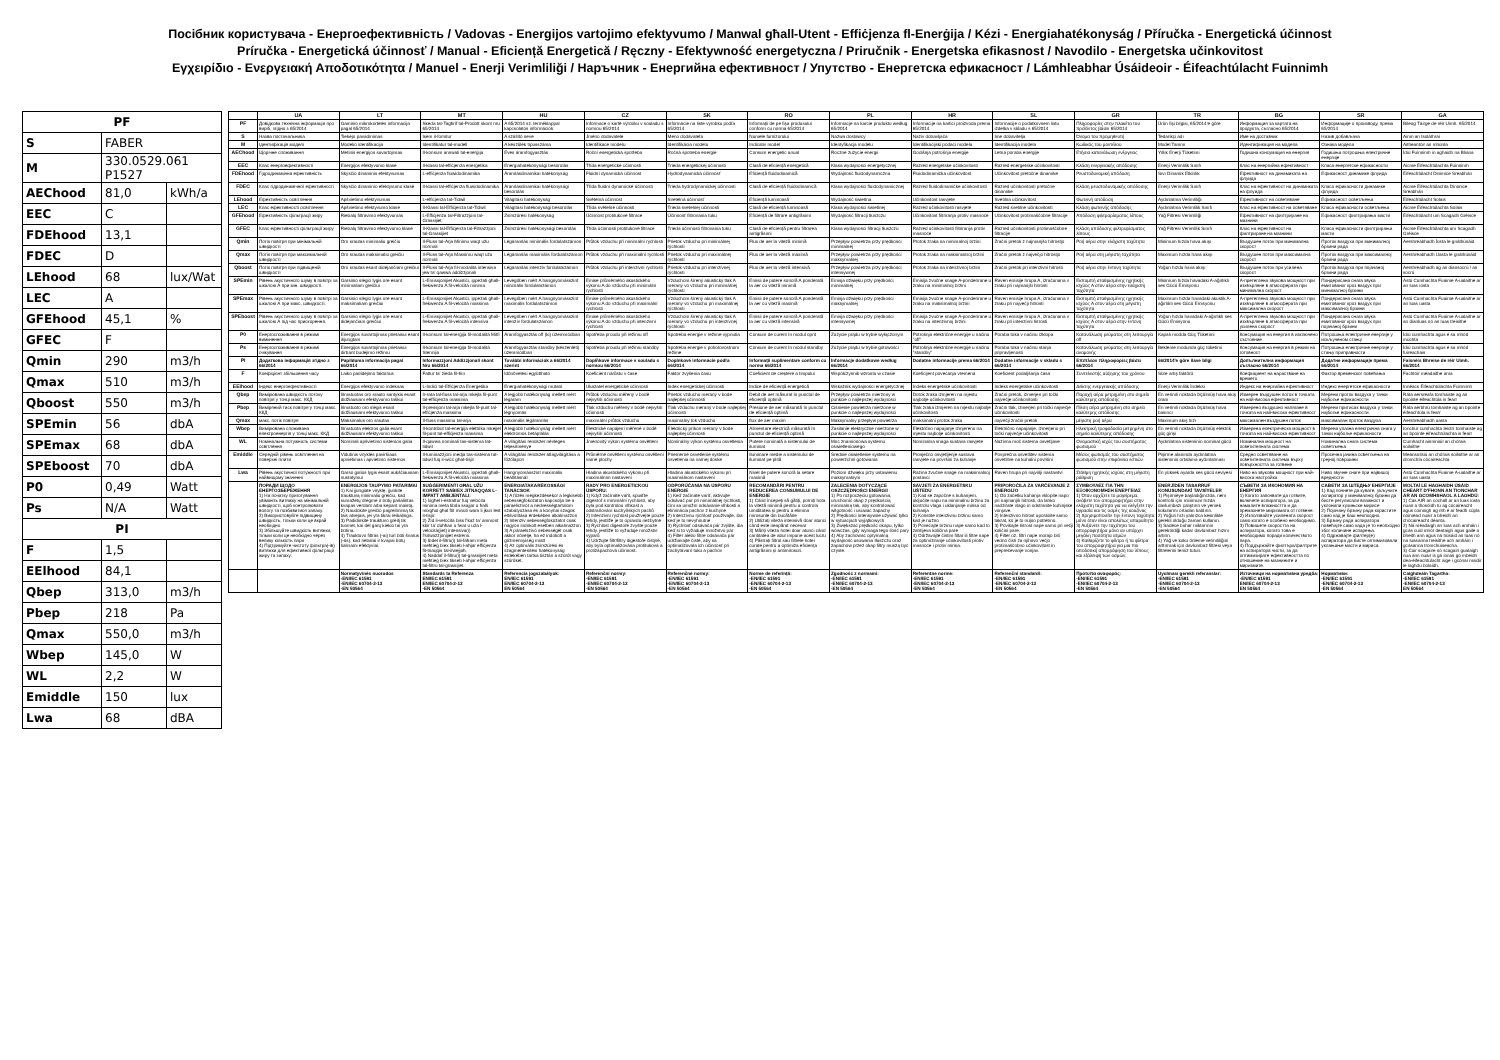Посібник користувача - Енергоефективність / Vadovas - Energijos vartojimo efektyvumo / Manwal għall-Utent - Effiċjenza fl-Enerġija / Kézi - Energiahatékonyság / Příručka - Energetická účinnost
Príručka - Energetická účinnosť / Manual - Eficiență Energetică / Ręczny - Efektywność energetyczna / Priručnik - Energetska efikasnost / Navodilo - Energetska učinkovitost
Εγχειρίδιο - Ενεργειακή Αποδοτικότητα / Manuel - Enerji Verimliliği / Наръчник - Енергийна ефективност / Упутство - Енергетска ефикасност / Lámhleabhar Úsáideoir - Éifeachtúlacht Fuinnimh
| PF | | |
| --- | --- | --- |
| S | FABER | |
| M | 330.0529.061 P1527 | |
| AEChood | 81,0 | kWh/a |
| EEC | C | |
| FDEhood | 13,1 | |
| FDEC | D | |
| LEhood | 68 | lux/Wat |
| LEC | A | |
| GFEhood | 45,1 | % |
| GFEC | F | |
| Qmin | 290 | m3/h |
| Qmax | 510 | m3/h |
| Qboost | 550 | m3/h |
| SPEmin | 56 | dbA |
| SPEmax | 68 | dbA |
| SPEboost | 70 | dbA |
| P0 | 0,49 | Watt |
| Ps | N/A | Watt |
| PI | | |
| F | 1,5 | |
| EElhood | 84,1 | |
| Qbep | 313,0 | m3/h |
| Pbep | 218 | Pa |
| Qmax | 550,0 | m3/h |
| Wbep | 145,0 | W |
| WL | 2,2 | W |
| Emiddle | 150 | lux |
| Lwa | 68 | dBA |
| | UA | LT | MT | HU | CZ | SK | RO | PL | HR | SL | GR | TR | BG | SR | GA |
| --- | --- | --- | --- | --- | --- | --- | --- | --- | --- | --- | --- | --- | --- | --- | --- |
| PF | Довідкова технічна інформація про виріб, згідно з 65/2014 | Gaminio mikrokortelės informacija pagal 65/2014 | Skeda tat-Tagħrif tal-Prodott skont nru 65/2014 | A 65/2014 sz. terméklappal kapcsolatos információk | Informace o kartě výrobku v souladu s normou 65/2014 | Informácie na liste výrobku podľa 65/2014 | Informații de pe fișa produsului conform cu norma 65/2014 | Informacje na karcie produktu według 65/2014 | Informacije na kartici proizvoda prema 65/2014 | Informacije o podatkovnem listu izdelka v skladu s 65/2014 | Πληροφορίες στην πλακέτα του προϊόντος βάσει 65/2014 | Ürün fişi bilgisi, 65/2014'e göre | Информация за картата на продукта, съгласно 65/2014 | Информације о производу, према 65/2014 | Bileog Táirge de réir Uimh. 65/2014 |
| S | Назва постачальника | Tiekėjo pavadinimas | Isem il-fornitur | A szállító neve | Jméno dodavatele | Meno dodávateľa | Numele furnizorului | Nazwa dostawcy | Naziv dobavljača | Ime dobavitelja | Όνομα του προμηθευτή | Tedarikçi adı | Име на доставчик | Назив добављача | Ainm an tsoláthraí |
| M | Ідентифікація моделі | Modelio identifikacija | Identifikatur tal-mudell | A készülék típusszáma | Identifikace modelu | Identifikácia modelu | Indicativ model | Identyfikacja modelu | Identifikacijski podaci modela | Identifikacija modela | Κωδικός του μοντέλου | Model Tanımı | Идентификация на модела | Ознака модела | Aitheantóir an mhúnla |
| AEChood | Щорічне споживання | Metinis energijos suvartojimas | Il-konsum annwali tal-enerġija | Éves áramfogyasztás | Roční energetická spotřeba | Ročná spotreba energie | Consum energetic anual | Roczne zużycie energii | Godišnja potrošnja energije | Letna poraba energije | Ετήσια κατανάλωση ενέργειας | Yıllık Enerji Tüketimi | Годишна консумация на енергия | Годишња потрошња електричне енергије | Ídiú Fuinnimh in aghaidh na Bliana |
| EEC | Клас енергоефективності | Energijos efektyvumo klasė | Il-klassi tal-effiċjenza enerġetika | Energiahatékonysági besorolás | Třída energetické účinnosti | Trieda energetickej účinnosti | Clasă de eficiență energetică | Klasa wydajności energetycznej | Razred energetske učinkovitosti | Razred energetske učinkovitosti | Κλάση ενεργειακής απόδοσης | Enerji Verimlilik Sınıfı | Клас на енергийна ефективност | Класа енергетске ефикасности | Aicme Éifeachtúlachta Fuinnimh |
| FDEhood | Гідродинамічна ефективність | Skysčio dinaminis efektyvumas | L-effiċjenza fluwidodinamika | Áramlásdinamikai hatékonyság | Fluidní dynamická účinnost | Hydrodynamická účinnosť | Eficiență fluidodinamică | Wydajność fluidodynamiczna | Fluidodinamička učinkovitost | Učinkovitost pretočne dinamike | Ρευστοδυναμική απόδοση | Sıvı Dinamik Etkinlik | Ефективност на динамиката на флуида | Ефикасност динамике флуида | Éifeachtúlacht Dinimice Sreabhán |
| FDEC | Клас гідродинамічної ефективності | Skysčio dinaminio efektyvumo klasė | Il-klassi tal-effiċjenza fluwidodinamika | Áramlásdinamikai hatékonysági besorolás | Třída fluidní dynamické účinnosti | Trieda hydrodynamickej účinnosti | Clasă de eficiență fluidodinamică | Klasa wydajności fluidodynamicznej | Razred fluidodinamičke učinkovitosti | Razred učinkovitosti pretočne dinamike | Κλάση ρευστοδυναμικής απόδοσης | Enerji Verimlilik Sınıfı | Клас на ефективност на динамиката на флуида | Класа ефикасности динамике флуида | Aicme Éifeachtúlachta Dinimice Sreabhán |
| LEhood | Ефективність освітлення | Apšvietimo efektyvumas | L-effiċjenza tat-Tidwil | Világítási hatékonyság | Světelná účinnost | Svetelná účinnosť | Eficiență luminoasă | Wydajność świetlna | Učinkovitost rasvjete | Svetilna učinkovitost | Φωτεινή απόδοση | Aydınlatma Verimliliği | Ефективност на осветяване | Ефикасност осветљења | Éifeachtúlacht Solais |
| LEC | Клас ефективності освітлення | Apšvietimo efektyvumo klasė | Il-Klassi tal-Effiċjenza tat-Tidwil | Világítási hatékonysági besorolás | Třída světelné účinnosti | Trieda svetelnej účinnosti | Clasă de eficiență luminoasă | Klasa wydajności świetlnej | Razred učinkovitosti rasvjete | Razred svetilne učinkovitosti | Κλάση φωτεινής απόδοσης | Aydınlatma Verimlilik Sınıfı | Клас на ефективност на осветяване | Класа ефикасности осветљења | Aicme Éifeachtúlachta Solais |
| GFEhood | Ефективність фільтрації жиру | Riebalų filtravimo efektyvumas | L-Effiċjenza tal-Filtrazzjoni tal-Grassijiet | Zsírszűrési hatékonyság | Účinnost protitukové filtrace | Účinnosť filtrovania tuku | Eficiență de filtrare antigrăsimi | Wydajność filtracji tłuszczu | Učinkovitost filtriranja protiv masnoće | Učinkovitost protimaščobne filtracije | Απόδοση φιλτραρίσματος λίπους | Yağ Filtresi Verimliliği | Ефективност на филтриране на мазнини | Ефикасност филтрирања масти | Éifeachtúlacht um Scagadh Gréisce |
| GFEC | Клас ефективності фільтрації жиру | Riebalų filtravimo efektyvumo klasė | Il-Klassi tal-Effiċjenza tal-Filtrazzjoni tal-Grassijiet | Zsírszűrési hatékonysági besorolás | Třída účinnosti protitukové filtrace | Trieda účinnosti filtrovania tuku | Clasă de eficiență pentru filtrarea antigrăsimi | Klasa wydajności filtracji tłuszczu | Razred učinkovitosti filtriranja protiv masnoće | Razred učinkovitosti protimaščobne filtracije | Κλάση απόδοσης φιλτραρίσματος λίπους | Yağ Filtresi Verimlilik Sınıfı | Клас на ефективност на филтриране на мазнини | Класа ефикасности филтрирања масти | Aicme Éifeachtúlachta um Scagadh Gréisce |
| Qmin | Потік повітря при мінімальній швидкості | Oro srautas minimaliu greičiu | Il-Fluss tal-Arja Minimu waqt użu normali | Légáramlás minimális fordulatszámon | Průtok vzduchu při minimální rychlosti | Prietok vzduchu pri minimálnej rýchlosti | Flux de aer la viteză minimă | Przepływ powietrza przy prędkości minimalnej | Protok zraka na minimalnoj brzini | Zračni pretok z najmanjšo hitrostjo | Ροή αέρα στην ελάχιστη ταχύτητα | Minimum hızda hava akışı | Въздушен поток при минимална скорост | Проток ваздуха при минималној брзини рада | Aershreabhadh Íosta le gnáthúsáid |
| Qmax | Потік повітря при максимальній швидкості | Oro srautas maksimaliu greičiu | Il-Fluss tal-Arja Massimu waqt użu normali | Légáramlás maximális fordulatszámon | Průtok vzduchu při maximální rychlosti | Prietok vzduchu pri maximálnej rýchlosti | Flux de aer la viteză maximă | Przepływ powietrza przy prędkości maksymalnej | Protok zraka na maksimalnoj brzini | Zračni pretok z največjo hitrostjo | Ροή αέρα στη μέγιστη ταχύτητα | Maximum hızda hava akışı | Въздушен поток при максимална скорост | Проток ваздуха при максималној брзини рада | Aershreabhadh Uasta le gnáthúsáid |
| Qboost | Потік повітря при підвищеній швидкості | Oro srautas esant didėjančiam greičiui | Il-Fluss tal-Arja fil-modalità intensiva jew ta' qawwa addizzjonali | Légáramlás intenzív fordulatszámon | Průtok vzduchu při intenzivní rychlosti | Prietok vzduchu pri intenzívnej rýchlosti | Flux de aer la viteză intensivă | Przepływ powietrza przy prędkości intensywnej | Protok zraka na intenzivnoj brzini | Zračni pretok pri intenzivni hitrosti | Ροή αέρα στην έντονη ταχύτητα | Yoğun hızda hava akışı | Въздушен поток при усилена скорост | Проток ваздуха при појачаној брзини рада | Aershreabhadh ag an diansocrú / an socrú |
| SPEmin | Рівень акустичного шуму в повітрі за шкалою А при мін. швидкості. | Garsinio slėgio lygis ore esant minimaliam greičiui | L-Emissjonijiet Akustiċi, ippeżati għall-frekwenza A fil-veloċità minima | Levegőben mért A hangnyomásszint minimális fordulatszámon | Emise průměrného akustického výkonu A do vzduchu při minimální rychlosti | Vzduchom šírený akustický tlak A meraný vo vzduchu pri minimálnej rýchlosti | Emisii de putere sonoră A ponderată la aer cu viteză minimă | Emisja dźwięku przy prędkości minimalnej | Emisija zvučne snage A-ponderirane u zraku na minimalnoj brzini | Raven emisije hrupa A, izračunana v zraku pri najmanjši hitrosti | Εκπομπή σταθμισμένης ηχητικής ισχύος A στον αέρα στην ελάχιστη ταχύτητα | Minimum hızda havadaki A-ağırlıklı ses Gücü Emisyonu | А-претеглена звукова мощност при изхвърляне в атмосферата при минимална скорост | Пондерисана снага звука емитованог кроз ваздух при минималној брзини | Astú Cumhachta Fuaime A-ualaithe ar an luas íosta |
| SPEmax | Рівень акустичного шуму в повітрі за шкалою А при макс. швидкості. | Garsinio slėgio lygis ore esant maksimaliam greičiui | L-Emissjonijiet Akustiċi, ippeżati għall-frekwenza A fil-veloċità massima | Levegőben mért A hangnyomásszint maximális fordulatszámon | Emise průměrného akustického výkonu A do vzduchu při maximální rychlosti | Vzduchom šírený akustický tlak A meraný vo vzduchu pri maximálnej rýchlosti | Emisii de putere sonoră A ponderată la aer cu viteză maximă | Emisja dźwięku przy prędkości maksymalnej | Emisija zvučne snage A-ponderirane u zraku na maksimalnoj brzini | Raven emisije hrupa A, izračunana v zraku pri največji hitrosti | Εκπομπή σταθμισμένης ηχητικής ισχύος A στον αέρα στη μέγιστη ταχύτητα | Maximum hızda havadaki akustik A-ağırlıklı ses Gücü Emisyonu | А-претеглена звукова мощност при изхвърляне в атмосферата при максимална скорост | Пондерисана снага звука емитованог кроз ваздух при максималној брзини | Astú Cumhachta Fuaime A-ualaithe ar an luas uasta |
| SPEboost | Рівень акустичного шуму в повітрі за шкалою А під час прискорення. | Garsinio slėgio lygis ore esant didėjančiam greičiui | L-Emissjonijiet Akustiċi, ippeżati għall-frekwenza A fil-veloċità intensiva | Levegőben mért A hangnyomásszint intenzív fordulatszámon | Emise průměrného akustického výkonu A do vzduchu při intenzivní rychlosti | Vzduchom šírený akustický tlak A meraný vo vzduchu pri intenzívnej rýchlosti | Emisii de putere sonoră A ponderată la aer cu viteză intensivă | Emisja dźwięku przy prędkości intensywnej | Emisija zvučne snage A-ponderirane u zraku na intenzivnoj brzini | Raven emisije hrupa A, izračunana v zraku pri intenzivni hitrosti | Εκπομπή σταθμισμένης ηχητικής ισχύος A στον αέρα στην έντονη ταχύτητα | Yoğun hızda havadaki A-ağırlıklı ses Gücü Emisyonu | А-претеглена звукова мощност при изхвърляне в атмосферата при усилена скорост | Пондерисана снага звука емитованог кроз ваздух при појачаној брзини | Astú Cumhachta Fuaime A-ualaithe ar an dianluas nó an luas treisithe |
| P0 | Енергоспоживання в режимі вимкнення | Energijos suvartojimas prietaisui esant išjungtam | Il-konsum tal-enerġija fil-modalità Mitfi | Áramfogyasztás off (ki) üzemmódban | Spotřeba proudu při režimu off | Spotreba energie v režime vypnutia | Consum de curent în modul oprit | Zużycie prądu w trybie wyłączonym | Potrošnja električne energije u načinu "off" | Poraba toka v načinu izklopa | Κατανάλωση ρεύματος στη λειτουργία off | Kapalı modda Güç Tüketimi | Консумация на енергия в изключено състояние | Потрошња електричне енергије у искљученом стању | Ídiú cumhachta agus é sa mhód múchta |
| Ps | Енергоспоживання в режимі очікування | Energijos suvartojimas prietaisui dirbant budėjimo režimu | Il-konsum tal-enerġija fil-modalità Stennija | Áramfogyasztás standby (készenléti) üzemmódban | Spotřeba proudu při režimu standby | Spotreba energie v pohotovostnom režime | Consum de curent în modul standby | Zużycie prądu w trybie gotowości | Potrošnja električne energije u načinu "standby" | Poraba toka v načinu stanja pripravljenosti | Κατανάλωση ρεύματος στη λειτουργία αναμονής | Bekleme modunda güç tüketimi | Консумация на енергия в режим на готовност | Потрошња електричне енергије у стању приправности | Ídiú cumhachta agus é sa mhód fuireachais |
| PI | Додаткова інформація згідно з 66/2014 | Papildoma informacija pagal 66/2014 | Informazzjoni Addizzjonali skont Nru 66/2014 | További információk a 66/2014 szerint | Doplňkové informace v souladu s normou 66/2014 | Doplnkové informácie podľa 66/2014 | Informații suplimentare conform cu norma 66/2014 | Informacje dodatkowe według 66/2014 | Dodatne informacije prema 66/2014 | Dodatne informacije v skladu s 66/2014 | Επιπλέον πληροφορίες βάσει 66/2014 | 66/2014'e göre ilave bilgi | Допълнителна информация съгласно 66/2014 | Додатне информације према 66/2014 | Faisnéis Bhreise de réir Uimh. 66/2014 |
| F | Коефіцієнт збільшення часу | Laiko padidėjimo faktorius | Fattur ta' żieda fil-ħin | Időnövelési együttható | Koeficient nárůstu v čase | Faktor zvýšenia času | Coeficient de creștere a timpului | Współczynnik wzrostu w czasie | Koeficijent povećanja vremena | Koeficient podaljšanja časa | Συντελεστής αύξησης του χρόνου | Süre artış faktörü | Коефициент на нарастване на времето | Фактор временског повећања | Fachtóir méadaithe ama |
| EElhood | Індекс енергоефективності | Energijos efektyvumo indeksas | L-Indiċi tal-Effiċjenza Enerġetika | Energiahatékonysági mutató | Ukazatel energetické účinnosti | Index energetickej účinnosti | Indice de eficiență energetică | Wskaźnik wydajności energetycznej | Indeks energetske učinkovitosti | Indeks energetske učinkovitosti | Δείκτης ενεργειακής απόδοσης | Enerji Verimlilik İndeksi | Индекс на енергийна ефективност | Индекс енергетске ефикасности | Innéacs Éifeachtúlachta Fuinnimh |
| Qbep | Вимірювана швидкість потоку повітря у точці макс. ККД | Išmatuotas oro srauto santykis esant didžiausiam efektyvumo taškui | Ir-rata tal-fluss tal-arja mkejla fil-punt tal-effiċjenza massima | A legjobb hatékonyság mellett mért légáram | Průtok vzduchu měřený v bodě nejvyšší účinnosti | Prietok vzduchu meraný v bode najlepšej účinnosti | Debit de aer măsurat în punctul de eficiență optimă | Przepływ powietrza mierzony w punkcie o najlepszej wydajności | Dotok zraka izmjeren na mjestu najbolje učinkovitosti | Zračni pretok, izmerjen pri točki največje učinkovitosti | Παροχή αέρα μετρημένη στο σημείο καλύτερης απόδοσης | En verimli noktada ölçülmüş hava akış oranı | Измерен въздушен поток в точката на най-висока ефективност | Мерени проток ваздуха у тачки најбоље ефикасности | Ráta aersreafa tomhaiste ag an bpointe éifeachtúla is fearr |
| Pbep | Виміряний тиск повітря у точці макс. ККД | Išmatuoto oro slėgis esant didžiausiam efektyvumo taškui | Il-pressjoni tal-arja mkejla fil-punt tal-effiċjenza massima | A legjobb hatékonyság mellett mért légnyomás | Tlak vzduchu měřený v bodě nejvyšší účinnosti | Tlak vzduchu meraný v bode najlepšej účinnosti | Presiune de aer măsurată în punctul de eficiență optimă | Ciśnienie powietrza mierzone w punkcie o najlepszej wydajności | Tlak zraka izmjeren na mjestu najbolje učinkovitosti | Zračni tlak, izmerjen pri točki največje učinkovitosti | Πίεση αέρα μετρημένη στο σημείο καλύτερης απόδοσης | En verimli noktada ölçülmüş hava basıncı | Измерено въздушно налягане в точката на най-висока ефективност | Мерени притисак ваздуха у тачки најбоље ефикасности | Ráta aerbhrú tomhaiste ag an bpointe éifeachtúla is fearr |
| Qmax | макс. потік повітря | Maksimalus oro srautas | Il-fluss massimu tal-arja | maximális légáramlás | maximální průtok vzduchu | maximálny tok vzduchu | flux de aer maxim | Maksymalny przepływ powietrza | maksimalni protok zraka | največji zračni pretok | μέγιστη ροή αέρα | Maximum akış hızı | максимален въздушен поток | максималан проток ваздуха | Aershreabhadh uasta |
| Wbep | Вимірювана споживана електроенергія у точці макс. ККД | Išmatuota elektros galia esant didžiausiam efektyvumo taškui | Il-kontribut tal-enerġija elettrika mkejjel fil-punt tal-effiċjenza massima | A legjobb hatékonyság mellett mért elektromos betáplálás | Elektrické napájení měřené v bodě nejvyšší účinnosti | Elektrický príkon meraný v bode najlepšej účinnosti | Alimentare electrică măsurată în punctul de eficiență optimă | Zasilanie elektryczne mierzone w punkcie o najlepszej wydajności | Električno napajanje izmjereno na mjestu najbolje učinkovitosti | Električno napajanje, izmerjeno pri točki največje učinkovitosti | Ηλεκτρική τροφοδοσία μετρημένη στο σημείο καλύτερης απόδοσης | En verimli noktada ölçülmüş elektrik güç girişi | Измерена електрическа мощност в точката на най-висока ефективност | Мерена улазна електрична снага у тачки најбоље ефикасности | Ionchur cumhachta leictrí tomhaiste ag an bpointe éifeachtúlachta is fearr |
| WL | Номінальна потужність системи освітлення | Nominali apšvietimo sistemos galia | Il-qawwa nominali tas-sistema tat-tidwil | A világítási rendszer névleges teljesítménye | Jmenovitý výkon systému osvětlení | Nominálny výkon systému osvetlenia | Putere nominală a sistemului de iluminat | Moc znamionowa systemu oświetleniowego | Nominalna snaga sustava rasvjete | Nazivna moč sistema osvetljave | Ονομαστική ισχύς του συστήματος φωτισμού | Aydınlatma sisteminin nominal gücü | Номинална мощност на осветителната система | Номинална снага система осветљења | Cumhacht ainmniúil an chórais soilsithe |
| Emiddle | Середній рівень освітлення на поверхні плити | Vidutinis viryklės paviršiaus apvietimas i apvietimo sistemos | Il-luminazzjoni medja tas-sistema tat-tidwil fuq il-wiċċ għat-tisjir | A világítási rendszer átlagvilágítása a főzőlapon | Průměrné osvětlení systému osvětlení varné plochy | Priemerné osvetlenie systému osvetlenia na varnej doske | Iluminare medie a sistemului de iluminat pe plită | Średnie oświetlenie systemu na powierzchni gotowania | Prosječno osvjetljenje sustava rasvjete na površini za kuhanje | Povprečna osvetlitev sistema osvetlitve na kuhalni površini | Μέσος φωτισμός του συστήματος φωτισμού στην επιφάνεια εστιών | Pişirme alanında aydınlatma sisteminin ortalama aydınlatması | Средно осветяване на осветителната система върху повърхността за готвене | Просечна јачина осветљења на грејној површини | Meánsoilsiú an chórais soilsithe ar an dromchla cócaireachta |
| Lwa | Рівень акустичної потужності при найвищому значенні | Garso galios lygis esant aukščiausiam nustatymui | L-Emissjonijiet Akustiċi, ippeżati għall-frekwenza A fil-veloċità massima | Hangnyomásszint maximális beállításnál | Hladina akustického výkonu při maximálním nastavení | Hladina akustického výkonu pri maximálnom nastavení | Nivel de putere sonoră la setare maximă | Poziom dźwięku przy ustawieniu maksymalnym | Razina zvučne snage na maksimalnoj postavci | Raven hrupa pri najvišji nastavitvi | Στάθμη ηχητικής ισχύος στη μέγιστη ρύθμιση | En yüksek ayarda ses gücü seviyesi | Ниво на звукова мощност при най-висока настройка | Ниво звучне снаге при највишој вредности | Astú Cumhachta Fuaime A-ualaithe ar an luas uasta |
| | ПОРАДИ ЩОДО ЕНЕРГОЗБЕРЕЖЕННЯ 1) На початку приготування увімкніть витяжку на мінімальній швидкості, щоб контролювати вологу та позбавитися запаху. 2) Використовуйте підвищену швидкість, тільки коли це вкрай необхідно 3) Збільшуйте швидкість витяжки, тільки коли це необхідно через велику кількість пари 4) Підтримуйте чистоту фільтра(-ів) витяжки для ефективної фільтрації жиру та запаху. | ENERGIJOS TAUPYMO PATARIMAI 1) Kai įjungiate viryklę, įjunkite trauktuvą minimaliu greičiu, kad sumažėtų drėgmė ir būtų pašalintas kvapas verdant arba kepant maistą. 2) Naudokite greičio pagreitinimą tik tais atvejais, jei yra tikrai reikalinga. 3) Padidinkite trauktuvo greitį tik tuomet, kai dėl garų kiekio tai yra būtina. 4) Trauktuvo filtras (-ai) turi būti švarus (-ūs), kad riebalai ir kvapai būtų šalinami efektyviai. | SUĠĠERIMENTI GĦAL UŻU KORRETT SABIEX JITNAQQAS L-IMPATT AMBJENTALI: 1) Ixgħel l-estrattur fuq veloċità minima meta tibda ssajjar u ħalli mixgħul għal ftit minuti wara li jkun lest it-tisjir. 2) Żid il-veloċità biss f'każ ta' ammont kbir ta' duħħan u fwar u uża l-veloċità(jiet) intensiva(i) f'sitwazzjonijiet estremi. 3) Ibdel il-filtru(i) tal-faħam meta meħtieġ biex tikseb l-aħjar effiċjenza fit-tnaqqis tal-irwejjaħ. 4) Naddaf il-filtru(i) tal-grassijiet meta meħtieġ biex tikseb l-aħjar effiċjenza tal-filtru tal-grassijiet. | ENERGIATAKARÉKOSSÁGI TANÁCSOK 1) A főzés megkezdésekor a legkisebb sebességfokozaton kapcsolja be a páraelszívót a nedvességtartalom szabályozása és a konyhai szagok eltávolítása érdekében alkalmazzon 2) Intenzív sebességfokozatot csak nagyon indokolt esetben alkalmazzon 3) A páraelszívó sebességét csak akkor növelje, ha ez indokolt a gőzmennyiség miatt 4) Az optimális zsírszűrési és szagmentesítési hatékonyság érdekében tartsa tisztán a szűrőt vagy szűrőket. | RADY PRO ENERGETICKOU ÚSPORU: 1) Když začínáte vařit, spusťte digestoř s minimální rychlostí, aby byla pod kontrolou vlhkost a odstraňování kuchyňských pachů 2) Intenzivní rychlost používejte pouze tehdy, jestliže je to opravdu nezbytné 3) Rychlost digestoře zvyšte pouze tehdy, jestliže to vyžaduje množství výparů 4) Udržujte filtr/filtry digestoře čistý/é, aby byla optimalizována protituková a protizápachová účinnost. | ODPORÚČANIA NA ÚSPORU ENERGIE 1) Keď začínate variť, aktivujte odsávač par pri minimálnej rýchlosti, čím sa umožní odsávanie vlhkosti a eliminácia pachov z kuchyne 2) Intenzívnu rýchlosť používajte, iba keď je to nevyhnutné 3) Rýchlosť odsávača pár zvýšte, iba keď si to vyžaduje množstvo pár 4) Filter alebo filtre odsávača pár udržiavajte čisté, aby sa optimalizovala ich účinnosť pri zachytávaní tuku a pachov | RECOMANDĂRI PENTRU REDUCEREA CONSUMULUI DE ENERGIE 1) Când începeți să gătiți, porniți hota la viteză minimă pentru a controla umiditatea și pentru a elimina mirosurile din bucătărie 2) Utilizați viteza intensivă doar atunci când este neapărat necesar 3) Măriți viteza hotei doar atunci când cantitatea de abur impune acest lucru 4) Păstrați filtrul sau filtrele hotei curate pentru a optimiza eficiența antigrăsimi și antimirosuri. | ZALECENIA DOTYCZĄCE OSZCZĘDNOŚCI ENERGII 1) Po rozpoczęciu gotowania, uruchomić okap z prędkością minimalną tak, aby kontrolować wilgotność i usuwać zapachy 2) Prędkości intensywne używać tylko w sytuacjach wyjątkowych 3) Zwiększać prędkość okapu, tylko wówczas, gdy wymaga tego ilość pary 4) Aby zachować optymalną wydajność usuwania tłuszczu oraz zapachów przez okap filtry muszą być czyste. | SAVJETI ZA ENERGETSKU UŠTEDU 1) Kad se započne s kuhanjem, uključite napu na minimalnu brzinu za kontrolu vlaga i uklanjanje mirisa od kuhanja 2) Koristite intenzivnu brzinu samo kad je nužno 3) Povećajte brzinu nape samo kad to zahtijeva količina pare 4) Održavajte čistim filtar ili filtre nape za optimiziranje učinkovitosti protiv masnoće i protiv mirisa. | PRIPOROČILA ZA VARČEVANJE Z ENERGIJO 1) Ob začetku kuhanja vklopite napo pri najmanjši hitrosti, da lahko nadzirate vlago in odstranite kuhinjske vonjave. 2) Intenzivno hitrost uporabite samo takrat, ko je to nujno potrebno. 3) Povišajte hitrost nape samo pri večji količini pare. 4) Filter oz. filtri nape morajo biti vedno čisti za njihovo večjo protimaščobno učinkovitost in preprečevanje vonjav. | ΣΥΜΒΟΥΛΕΣ ΓΙΑ ΤΗΝ ΕΞΟΙΚΟΝΟΜΗΣΗ ΕΝΕΡΓΕΙΑΣ 1) Όταν αρχίζετε το μαγείρεμα, ανάβετε τον απορροφητήρα στην ελάχιστη ταχύτητα για να ελέγξετε την υγρασία και τις οσμές της κουζίνας 2) Χρησιμοποιείτε την έντονη ταχύτητα μόνο όταν είναι απολύτως απαραίτητο 3) Αυξάνετε την ταχύτητα του απορροφητήρα μόνο αν υπάρχει μεγάλη ποσότητα ατμών 4) Καθαρίζετε το φίλτρο ή τα φίλτρα του απορροφητήρα για μια πιο αποδοτική απορρόφηση του λίπους και εξάλειψη των οσμών. | ENERJİDEN TASARRUF KONUSUNDAKİ TAVSİYELER 1) Pişirmeye başladığınızda, nem kontrolü için minimum hızda davlumbazı çalıştırın ve yemek kokularını ortadan kaldırın. 2) Yoğun hızı yalnızca kesinlikle gerekli olduğu zaman kullanın. 3) Sadece buhar miktarının gerektirdiği kadar davlumbaz hızını artırın. 4) Yağ ve koku önleme verimliliğini arttırmak için davlumbaz filtresi veya filtrelerini temiz tutun. | СЪВЕТИ ЗА ИКОНОМИЯ НА ЕНЕРГИЯ 1) Когато започвате да готвите, включете аспиратора, за да намалите влажността и да премахнете миризмата от готвене. 2) Използвайте усилената скорост само когато е особено необходимо. 3) Повишете скоростта на аспиратора, когато това е необходимо поради количеството пара. 4) Поддържайте филтъра/филтрите на аспиратора чисти, за да оптимизирате ефективността по отношение на мазнините и миризмите. | САВЕТИ ЗА ШТЕДЊУ ЕНЕРГИЈЕ 1) Кад почнете да кувате, укључите аспиратор у минималној брзини да бисте регулисали влажност и уклонили кухињске мирисе 2) Појачану брзину рада користите само кад је баш неопходно. 3) Брзину рада аспиратора повећајте само када је то неопходно због количине испарења. 4) Одржавајте филтер(е) аспиратора да бисте оптимизовали уклањање масти и мириса. | MOLTAÍ LE HAGHAIDH ÚSÁID CHEART D'FHONN AN TIONCHAR AR AN GCOMHSHAOL A LAGHDÚ: 1) Cas AIR an cochall ar an luas íosta nuair a thosóidh tú ag cócaireacht agus coinnigh ag rith é ar feadh cúpla nóiméad nuair a bheidh an chócaireacht déanta. 2) Ná méadaigh an luas ach amháin i gcás cuid mhór deataigh agus gaile a bheith ann agus ná húsáid an luas nó na luasanna treisithe ach amháin i gcásanna tromchúiseacha. 3) Cuir scagaire nó scagairí gualaigh nua ann nuair is gá ionas go mbeidh dea-éifeachtúlacht aige i gcónaí maidir le laghdú bolaidh. |
| | | Normatyvinės nuorodos -EN/IEC 61591 -EN/IEC 60704-2-13 -EN 50564 | Standards ta Referenza EN/IEC 61591 EN/IEC 60704-2-13 -EN 50564 | Referencia jogszabályok: EN/IEC 61591 EN/IEC 60704-2-13 EN 50564 | Referenční normy: -EN/IEC 61591 -EN/IEC 60704-2-13 -EN 50564 | Referenčné normy: -EN/IEC 61591 -EN/IEC 60704-2-13 -EN 50564 | Norme de referință: -EN/IEC 61591 -EN/IEC 60704-2-13 -EN 50564 | Zgodność z normami: -EN/IEC 61591 -EN/IEC 60704-2-13 -EN 50564 | Referentne norme: -EN/IEC 61591 -EN/IEC 60704-2-13 -EN 50564 | Referenčni standardi: -EN/IEC 61591 -EN/IEC 60704-2-13 -EN 50564 | Πρότυπα αναφοράς: -EN/IEC 61591 -EN/IEC 60704-2-13 -EN 50564 | Uyulması gerekli referanslar: -EN/IEC 61591 -EN/IEC 60704-2-13 -EN 50564 | Източници на нормативна уредба: -EN/IEC 61591 EN/IEC 60704-2-13 EN 50564 | Нормативи: -EN/IEC 61591 -EN/IEC 60704-2-13 -EN 50564 | Caighdeáin Tagartha: -EN/IEC 61591 -EN/IEC 60704-2-13 EN 50564 |